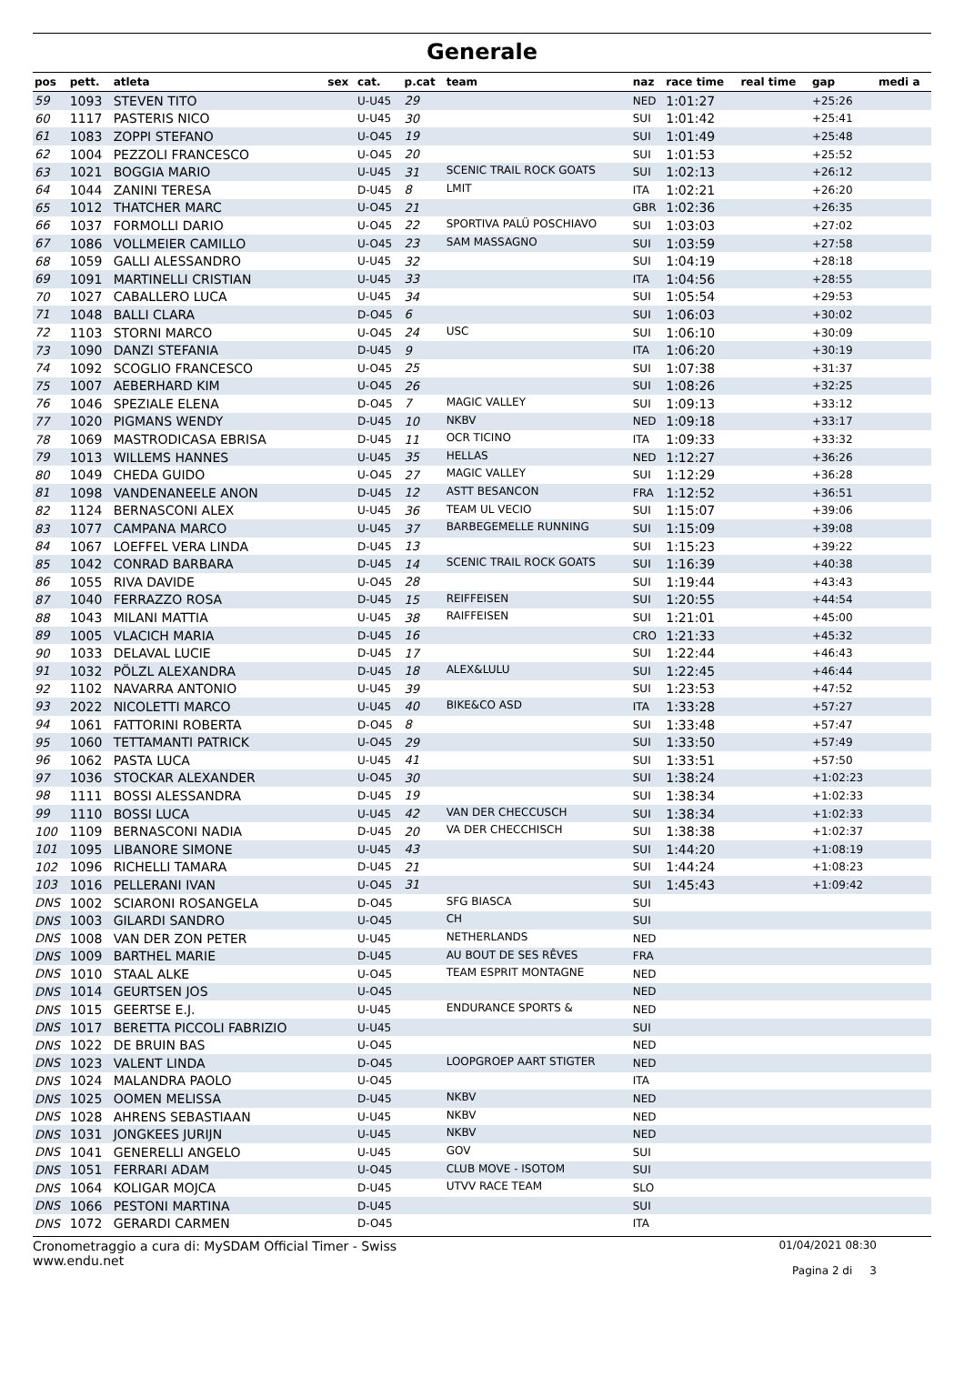Generale
| pos | pett. | atleta | sex | cat. | p.cat | team | naz | race time | real time | gap | medi a |
| --- | --- | --- | --- | --- | --- | --- | --- | --- | --- | --- | --- |
| 59 | 1093 | STEVEN TITO | | U-U45 | 29 | | NED | 1:01:27 | | +25:26 | |
| 60 | 1117 | PASTERIS NICO | | U-U45 | 30 | | SUI | 1:01:42 | | +25:41 | |
| 61 | 1083 | ZOPPI STEFANO | | U-O45 | 19 | | SUI | 1:01:49 | | +25:48 | |
| 62 | 1004 | PEZZOLI FRANCESCO | | U-O45 | 20 | | SUI | 1:01:53 | | +25:52 | |
| 63 | 1021 | BOGGIA MARIO | | U-U45 | 31 | SCENIC TRAIL ROCK GOATS | SUI | 1:02:13 | | +26:12 | |
| 64 | 1044 | ZANINI TERESA | | D-U45 | 8 | LMIT | ITA | 1:02:21 | | +26:20 | |
| 65 | 1012 | THATCHER MARC | | U-O45 | 21 | | GBR | 1:02:36 | | +26:35 | |
| 66 | 1037 | FORMOLLI DARIO | | U-O45 | 22 | SPORTIVA PALÜ POSCHIAVO | SUI | 1:03:03 | | +27:02 | |
| 67 | 1086 | VOLLMEIER CAMILLO | | U-O45 | 23 | SAM MASSAGNO | SUI | 1:03:59 | | +27:58 | |
| 68 | 1059 | GALLI ALESSANDRO | | U-U45 | 32 | | SUI | 1:04:19 | | +28:18 | |
| 69 | 1091 | MARTINELLI CRISTIAN | | U-U45 | 33 | | ITA | 1:04:56 | | +28:55 | |
| 70 | 1027 | CABALLERO LUCA | | U-U45 | 34 | | SUI | 1:05:54 | | +29:53 | |
| 71 | 1048 | BALLI CLARA | | D-O45 | 6 | | SUI | 1:06:03 | | +30:02 | |
| 72 | 1103 | STORNI MARCO | | U-O45 | 24 | USC | SUI | 1:06:10 | | +30:09 | |
| 73 | 1090 | DANZI STEFANIA | | D-U45 | 9 | | ITA | 1:06:20 | | +30:19 | |
| 74 | 1092 | SCOGLIO FRANCESCO | | U-O45 | 25 | | SUI | 1:07:38 | | +31:37 | |
| 75 | 1007 | AEBERHARD KIM | | U-O45 | 26 | | SUI | 1:08:26 | | +32:25 | |
| 76 | 1046 | SPEZIALE ELENA | | D-O45 | 7 | MAGIC VALLEY | SUI | 1:09:13 | | +33:12 | |
| 77 | 1020 | PIGMANS WENDY | | D-U45 | 10 | NKBV | NED | 1:09:18 | | +33:17 | |
| 78 | 1069 | MASTRODICASA EBRISA | | D-U45 | 11 | OCR TICINO | ITA | 1:09:33 | | +33:32 | |
| 79 | 1013 | WILLEMS HANNES | | U-U45 | 35 | HELLAS | NED | 1:12:27 | | +36:26 | |
| 80 | 1049 | CHEDA GUIDO | | U-O45 | 27 | MAGIC VALLEY | SUI | 1:12:29 | | +36:28 | |
| 81 | 1098 | VANDENANEELE ANON | | D-U45 | 12 | ASTT BESANCON | FRA | 1:12:52 | | +36:51 | |
| 82 | 1124 | BERNASCONI ALEX | | U-U45 | 36 | TEAM UL VECIO | SUI | 1:15:07 | | +39:06 | |
| 83 | 1077 | CAMPANA MARCO | | U-U45 | 37 | BARBEGEMELLE RUNNING | SUI | 1:15:09 | | +39:08 | |
| 84 | 1067 | LOEFFEL VERA LINDA | | D-U45 | 13 | | SUI | 1:15:23 | | +39:22 | |
| 85 | 1042 | CONRAD BARBARA | | D-U45 | 14 | SCENIC TRAIL ROCK GOATS | SUI | 1:16:39 | | +40:38 | |
| 86 | 1055 | RIVA DAVIDE | | U-O45 | 28 | | SUI | 1:19:44 | | +43:43 | |
| 87 | 1040 | FERRAZZO ROSA | | D-U45 | 15 | REIFFEISEN | SUI | 1:20:55 | | +44:54 | |
| 88 | 1043 | MILANI MATTIA | | U-U45 | 38 | RAIFFEISEN | SUI | 1:21:01 | | +45:00 | |
| 89 | 1005 | VLACICH MARIA | | D-U45 | 16 | | CRO | 1:21:33 | | +45:32 | |
| 90 | 1033 | DELAVAL LUCIE | | D-U45 | 17 | | SUI | 1:22:44 | | +46:43 | |
| 91 | 1032 | PÖLZL ALEXANDRA | | D-U45 | 18 | ALEX&LULU | SUI | 1:22:45 | | +46:44 | |
| 92 | 1102 | NAVARRA ANTONIO | | U-U45 | 39 | | SUI | 1:23:53 | | +47:52 | |
| 93 | 2022 | NICOLETTI MARCO | | U-U45 | 40 | BIKE&CO ASD | ITA | 1:33:28 | | +57:27 | |
| 94 | 1061 | FATTORINI ROBERTA | | D-O45 | 8 | | SUI | 1:33:48 | | +57:47 | |
| 95 | 1060 | TETTAMANTI PATRICK | | U-O45 | 29 | | SUI | 1:33:50 | | +57:49 | |
| 96 | 1062 | PASTA LUCA | | U-U45 | 41 | | SUI | 1:33:51 | | +57:50 | |
| 97 | 1036 | STOCKAR ALEXANDER | | U-O45 | 30 | | SUI | 1:38:24 | | +1:02:23 | |
| 98 | 1111 | BOSSI ALESSANDRA | | D-U45 | 19 | | SUI | 1:38:34 | | +1:02:33 | |
| 99 | 1110 | BOSSI LUCA | | U-U45 | 42 | VAN DER CHECCUSCH | SUI | 1:38:34 | | +1:02:33 | |
| 100 | 1109 | BERNASCONI NADIA | | D-U45 | 20 | VA DER CHECCHISCH | SUI | 1:38:38 | | +1:02:37 | |
| 101 | 1095 | LIBANORE SIMONE | | U-U45 | 43 | | SUI | 1:44:20 | | +1:08:19 | |
| 102 | 1096 | RICHELLI TAMARA | | D-U45 | 21 | | SUI | 1:44:24 | | +1:08:23 | |
| 103 | 1016 | PELLERANI IVAN | | U-O45 | 31 | | SUI | 1:45:43 | | +1:09:42 | |
| DNS | 1002 | SCIARONI ROSANGELA | | D-O45 | | SFG BIASCA | SUI | | | | |
| DNS | 1003 | GILARDI SANDRO | | U-O45 | | CH | SUI | | | | |
| DNS | 1008 | VAN DER ZON PETER | | U-U45 | | NETHERLANDS | NED | | | | |
| DNS | 1009 | BARTHEL MARIE | | D-U45 | | AU BOUT DE SES RÊVES | FRA | | | | |
| DNS | 1010 | STAAL ALKE | | U-O45 | | TEAM ESPRIT MONTAGNE | NED | | | | |
| DNS | 1014 | GEURTSEN JOS | | U-O45 | | | NED | | | | |
| DNS | 1015 | GEERTSE E.J. | | U-U45 | | ENDURANCE SPORTS & | NED | | | | |
| DNS | 1017 | BERETTA PICCOLI FABRIZIO | | U-U45 | | | SUI | | | | |
| DNS | 1022 | DE BRUIN BAS | | U-O45 | | | NED | | | | |
| DNS | 1023 | VALENT LINDA | | D-O45 | | LOOPGROEP AART STIGTER | NED | | | | |
| DNS | 1024 | MALANDRA PAOLO | | U-O45 | | | ITA | | | | |
| DNS | 1025 | OOMEN MELISSA | | D-U45 | | NKBV | NED | | | | |
| DNS | 1028 | AHRENS SEBASTIAAN | | U-U45 | | NKBV | NED | | | | |
| DNS | 1031 | JONGKEES JURIJN | | U-U45 | | NKBV | NED | | | | |
| DNS | 1041 | GENERELLI ANGELO | | U-U45 | | GOV | SUI | | | | |
| DNS | 1051 | FERRARI ADAM | | U-O45 | | CLUB MOVE - ISOTOM | SUI | | | | |
| DNS | 1064 | KOLIGAR MOJCA | | D-U45 | | UTVV RACE TEAM | SLO | | | | |
| DNS | 1066 | PESTONI MARTINA | | D-U45 | | | SUI | | | | |
| DNS | 1072 | GERARDI CARMEN | | D-O45 | | | ITA | | | | |
Cronometraggio a cura di: MySDAM Official Timer - Swiss
www.endu.net
01/04/2021 08:30
Pagina 2 di 3